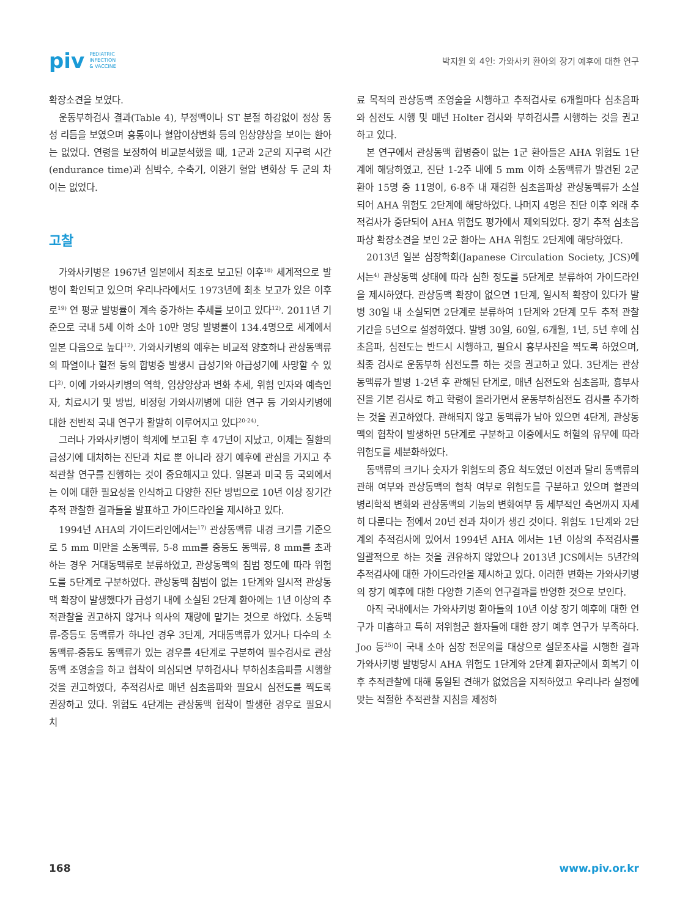piv PEDIATRIC
INFECTION
& VACCINE
박지원 외 4인: 가와사키 환아의 장기 예후에 대한 연구
확장소견을 보였다.
운동부하검사 결과(Table 4), 부정맥이나 ST 분절 하강없이 정상 동성 리듬을 보였으며 흉통이나 혈압이상변화 등의 임상양상을 보이는 환아는 없었다. 연령을 보정하여 비교분석했을 때, 1군과 2군의 지구력 시간(endurance time)과 심박수, 수축기, 이완기 혈압 변화상 두 군의 차이는 없었다.
고찰
가와사키병은 1967년 일본에서 최초로 보고된 이후<sup>18)</sup> 세계적으로 발병이 확인되고 있으며 우리나라에서도 1973년에 최초 보고가 있은 이후로<sup>19)</sup> 연 평균 발병률이 계속 증가하는 추세를 보이고 있다<sup>12)</sup>. 2011년 기준으로 국내 5세 이하 소아 10만 명당 발병률이 134.4명으로 세계에서 일본 다음으로 높다<sup>12)</sup>. 가와사키병의 예후는 비교적 양호하나 관상동맥류의 파열이나 혈전 등의 합병증 발생시 급성기와 아급성기에 사망할 수 있다<sup>2)</sup>. 이에 가와사키병의 역학, 임상양상과 변화 추세, 위험 인자와 예측인자, 치료시기 및 방법, 비정형 가와사끼병에 대한 연구 등 가와사키병에 대한 전반적 국내 연구가 활발히 이루어지고 있다<sup>20-24)</sup>.
그러나 가와사키병이 학계에 보고된 후 47년이 지났고, 이제는 질환의 급성기에 대처하는 진단과 치료 뿐 아니라 장기 예후에 관심을 가지고 추적관찰 연구를 진행하는 것이 중요해지고 있다. 일본과 미국 등 국외에서는 이에 대한 필요성을 인식하고 다양한 진단 방법으로 10년 이상 장기간 추적 관찰한 결과들을 발표하고 가이드라인을 제시하고 있다.
1994년 AHA의 가이드라인에서는<sup>17)</sup> 관상동맥류 내경 크기를 기준으로 5 mm 미만을 소동맥류, 5-8 mm를 중등도 동맥류, 8 mm를 초과하는 경우 거대동맥류로 분류하였고, 관상동맥의 침범 정도에 따라 위험도를 5단계로 구분하였다. 관상동맥 침범이 없는 1단계와 일시적 관상동맥 확장이 발생했다가 급성기 내에 소실된 2단계 환아에는 1년 이상의 추적관찰을 권고하지 않거나 의사의 재량에 맡기는 것으로 하였다. 소동맥류-중등도 동맥류가 하나인 경우 3단계, 거대동맥류가 있거나 다수의 소동맥류-중등도 동맥류가 있는 경우를 4단계로 구분하여 필수검사로 관상동맥 조영술을 하고 협착이 의심되면 부하검사나 부하심초음파를 시행할 것을 권고하였다, 추적검사로 매년 심초음파와 필요시 심전도를 찍도록 권장하고 있다. 위험도 4단계는 관상동맥 협착이 발생한 경우로 필요시 치
료 목적의 관상동맥 조영술을 시행하고 추적검사로 6개월마다 심초음파와 심전도 시행 및 매년 Holter 검사와 부하검사를 시행하는 것을 권고하고 있다.
본 연구에서 관상동맥 합병증이 없는 1군 환아들은 AHA 위험도 1단계에 해당하였고, 진단 1-2주 내에 5 mm 이하 소동맥류가 발견된 2군 환아 15명 중 11명이, 6-8주 내 재검한 심초음파상 관상동맥류가 소실되어 AHA 위험도 2단계에 해당하였다. 나머지 4명은 진단 이후 외래 추적검사가 중단되어 AHA 위험도 평가에서 제외되었다. 장기 추적 심초음파상 확장소견을 보인 2군 환아는 AHA 위험도 2단계에 해당하였다.
2013년 일본 심장학회(Japanese Circulation Society, JCS)에서는<sup>4)</sup> 관상동맥 상태에 따라 심한 정도를 5단계로 분류하여 가이드라인을 제시하였다. 관상동맥 확장이 없으면 1단계, 일시적 확장이 있다가 발병 30일 내 소실되면 2단계로 분류하여 1단계와 2단계 모두 추적 관찰 기간을 5년으로 설정하였다. 발병 30일, 60일, 6개월, 1년, 5년 후에 심초음파, 심전도는 반드시 시행하고, 필요시 흉부사진을 찍도록 하였으며, 최종 검사로 운동부하 심전도를 하는 것을 권고하고 있다. 3단계는 관상동맥류가 발병 1-2년 후 관해된 단계로, 매년 심전도와 심초음파, 흉부사진을 기본 검사로 하고 학령이 올라가면서 운동부하심전도 검사를 추가하는 것을 권고하였다. 관해되지 않고 동맥류가 남아 있으면 4단계, 관상동맥의 협착이 발생하면 5단계로 구분하고 이중에서도 허혈의 유무에 따라 위험도를 세분화하였다.
동맥류의 크기나 숫자가 위험도의 중요 척도였던 이전과 달리 동맥류의 관해 여부와 관상동맥의 협착 여부로 위험도를 구분하고 있으며 혈관의 병리학적 변화와 관상동맥의 기능의 변화여부 등 세부적인 측면까지 자세히 다룬다는 점에서 20년 전과 차이가 생긴 것이다. 위험도 1단계와 2단계의 추적검사에 있어서 1994년 AHA 에서는 1년 이상의 추적검사를 일괄적으로 하는 것을 권유하지 않았으나 2013년 JCS에서는 5년간의 추적검사에 대한 가이드라인을 제시하고 있다. 이러한 변화는 가와사키병의 장기 예후에 대한 다양한 기존의 연구결과를 반영한 것으로 보인다.
아직 국내에서는 가와사키병 환아들의 10년 이상 장기 예후에 대한 연구가 미흡하고 특히 저위험군 환자들에 대한 장기 예후 연구가 부족하다. Joo 등<sup>25)</sup>이 국내 소아 심장 전문의를 대상으로 설문조사를 시행한 결과 가와사키병 발병당시 AHA 위험도 1단계와 2단계 환자군에서 회복기 이후 추적관찰에 대해 통일된 견해가 없었음을 지적하였고 우리나라 실정에 맞는 적절한 추적관찰 지침을 제정하
168 www.piv.or.kr